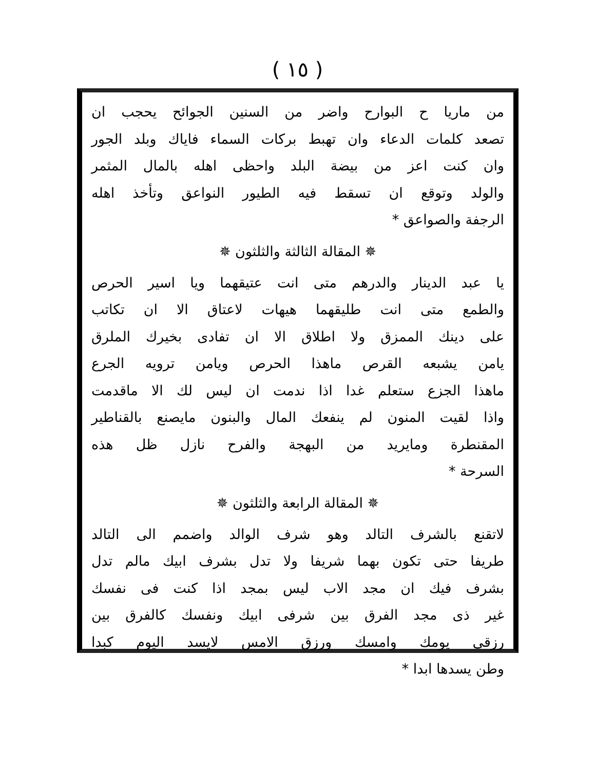( ١٥ )
من ماريا ح البوارح واضر من السنين الجوائح يحجب ان
تصعد كلمات الدعاء وان تهبط بركات السماء فاياك وبلد الجور
وان كنت اعز من بيضة البلد واحظى اهله بالمال المثمر
والولد وتوقع ان تسقط فيه الطيور النواعق وتأخذ اهله
الرجفة والصواعق *
✵ المقالة الثالثة والثلثون ✵
يا عبد الدينار والدرهم متى انت عتيقهما ويا اسير الحرص
والطمع متى انت طليقهما هيهات لاعتاق الا ان تكاتب
على دينك الممزق ولا اطلاق الا ان تفادى بخيرك الملرق
يامن يشبعه القرص ماهذا الحرص ويامن ترويه الجرع
ماهذا الجزع ستعلم غدا اذا ندمت ان ليس لك الا ماقدمت
واذا لقيت المنون لم ينفعك المال والبنون مايصنع بالقناطير
المقنطرة ومايريد من البهجة والفرح نازل ظل هذه
السرحة *
✵ المقالة الرابعة والثلثون ✵
لاتقنع بالشرف التالد وهو شرف الوالد واضمم الى التالد
طريفا حتى تكون بهما شريفا ولا تدل بشرف ابيك مالم تدل
بشرف فيك ان مجد الاب ليس بمجد اذا كنت فى نفسك
غير ذى مجد الفرق بين شرفى ابيك ونفسك كالفرق بين
رزقى يومك وامسك ورزق الامس لايسد اليوم كبدا
وطن يسدها ابدا *